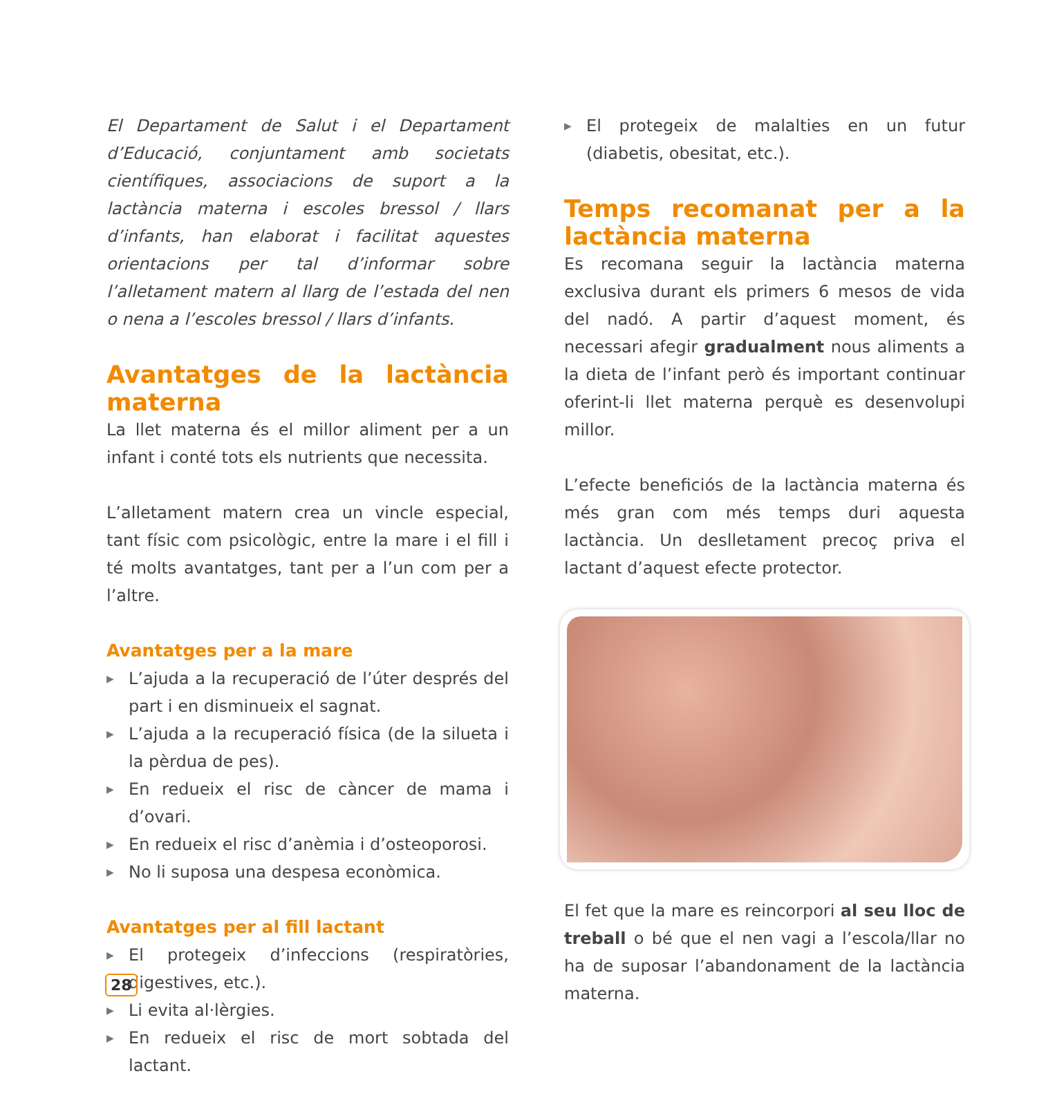El Departament de Salut i el Departament d’Educació, conjuntament amb societats científiques, associacions de suport a la lactància materna i escoles bressol / llars d’infants, han elaborat i facilitat aquestes orientacions per tal d’informar sobre l’alletament matern al llarg de l’estada del nen o nena a l’escoles bressol / llars d’infants.
Avantatges de la lactància materna
La llet materna és el millor aliment per a un infant i conté tots els nutrients que necessita.
L’alletament matern crea un vincle especial, tant físic com psicològic, entre la mare i el fill i té molts avantatges, tant per a l’un com per a l’altre.
Avantatges per a la mare
▶ L’ajuda a la recuperació de l’úter després del part i en disminueix el sagnat.
▶ L’ajuda a la recuperació física (de la silueta i la pèrdua de pes).
▶ En redueix el risc de càncer de mama i d’ovari.
▶ En redueix el risc d’anèmia i d’osteoporosi.
▶ No li suposa una despesa econòmica.
Avantatges per al fill lactant
▶ El protegeix d’infeccions (respiratòries, digestives, etc.).
▶ Li evita al·lèrgies.
▶ En redueix el risc de mort sobtada del lactant.
▶ El protegeix de malalties en un futur (diabetis, obesitat, etc.).
Temps recomanat per a la lactància materna
Es recomana seguir la lactància materna exclusiva durant els primers 6 mesos de vida del nadó. A partir d’aquest moment, és necessari afegir gradualment nous aliments a la dieta de l’infant però és important continuar oferint-li llet materna perquè es desenvolupi millor.
L’efecte beneficiós de la lactància materna és més gran com més temps duri aquesta lactància. Un deslletament precoç priva el lactant d’aquest efecte protector.
El fet que la mare es reincorpori al seu lloc de treball o bé que el nen vagi a l’escola/llar no ha de suposar l’abandonament de la lactància materna.
28